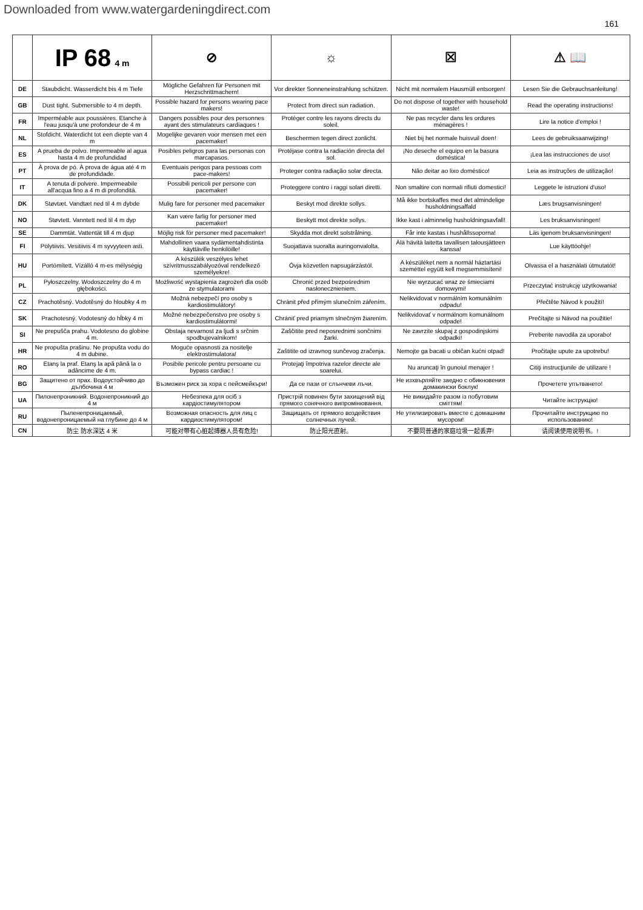Downloaded from www.watergardeningdirect.com
161
| | IP 68 4 m | ⊘ | ☼ | ☒ | ⚠ 📖 |
| --- | --- | --- | --- | --- | --- |
| DE | Staubdicht. Wasserdicht bis 4 m Tiefe | Mögliche Gefahren für Personen mit Herzschrittmachern! | Vor direkter Sonneneinstrahlung schützen. | Nicht mit normalem Hausmüll entsorgen! | Lesen Sie die Gebrauchsanleitung! |
| GB | Dust tight. Submersible to 4 m depth. | Possible hazard for persons wearing pace makers! | Protect from direct sun radiation. | Do not dispose of together with household waste! | Read the operating instructions! |
| FR | Imperméable aux poussières. Etanche à l'eau jusqu'à une profondeur de 4 m | Dangers possibles pour des personnes ayant des stimulateurs cardiaques ! | Protéger contre les rayons directs du soleil. | Ne pas recycler dans les ordures ménagères ! | Lire la notice d'emploi ! |
| NL | Stofdicht. Waterdicht tot een diepte van 4 m | Mogelijke gevaren voor mensen met een pacemaker! | Beschermen tegen direct zonlicht. | Niet bij het normale huisvuil doen! | Lees de gebruiksaanwijzing! |
| ES | A prueba de polvo. Impermeable al agua hasta 4 m de profundidad | Posibles peligros para las personas con marcapasos. | Protéjase contra la radiación directa del sol. | ¡No deseche el equipo en la basura doméstica! | ¡Lea las instrucciones de uso! |
| PT | À prova de pó. À prova de água até 4 m de profundidade. | Eventuais perigos para pessoas com pace-makers! | Proteger contra radiação solar directa. | Não deitar ao lixo doméstico! | Leia as instruções de utilização! |
| IT | A tenuta di polvere. Impermeabile all'acqua fino a 4 m di profondità. | Possibili pericoli per persone con pacemaker! | Proteggere contro i raggi solari diretti. | Non smaltire con normali rifiuti domestici! | Leggete le istruzioni d'uso! |
| DK | Støvtæt. Vandtæt ned til 4 m dybde | Mulig fare for personer med pacemaker | Beskyt mod direkte sollys. | Må ikke bortskaffes med det almindelige husholdningsaffald | Læs brugsanvisningen! |
| NO | Støvtett. Vanntett ned til 4 m dyp | Kan være farlig for personer med pacemaker! | Beskytt mot direkte sollys. | Ikke kast i alminnelig husholdningsavfall! | Les bruksanvisningen! |
| SE | Dammtät. Vattentät till 4 m djup | Möjlig risk för personer med pacemaker! | Skydda mot direkt solstrålning. | Får inte kastas i hushållssoporna! | Läs igenom bruksanvisningen! |
| FI | Pölytiivis. Vesitiivis 4 m syvyyteen asti. | Mahdollinen vaara sydämentahdistinta käyttäville henkilöille! | Suojattava suoralta auringonvalolta. | Älä hävitä laitetta tavallisen talousjätteen kanssa! | Lue käyttöohje! |
| HU | Portömített. Vízálló 4 m-es mélységig | A készülék veszélyes lehet szívritmusszabályozóval rendelkező személyekre! | Óvja közvetlen napsugárzástól. | A készüléket nem a normál háztartási szeméttel együtt kell megsemmisíteni! | Olvassa el a használati útmutatót! |
| PL | Pyłoszczelny. Wodoszczelny do 4 m głębokości. | Możliwość wystąpienia zagrożeń dla osób ze stymulatorami | Chronić przed bezpośrednim nasłonecznieniem. | Nie wyrzucać wraz ze śmieciami domowymi! | Przeczytać instrukcję użytkowania! |
| CZ | Prachotěsný. Vodotěsný do hloubky 4 m | Možná nebezpečí pro osoby s kardiostimulátory! | Chránit před přímým slunečním zářením. | Nelikvidovat v normálním komunálním odpadu! | Přečtěte Návod k použití! |
| SK | Prachotesný. Vodotesný do hĺbky 4 m | Možné nebezpečenstvo pre osoby s kardiostimulátormi! | Chrániť pred priamym slnečným žiarením. | Nelikvidovať v normálnom komunálnom odpade! | Prečítajte si Návod na použitie! |
| SI | Ne prepušča prahu. Vodotesno do globine 4 m. | Obstaja nevarnost za ljudi s srčnim spodbujevalnikom! | Zaščitite pred neposrednimi sončnimi žarki. | Ne zavrzite skupaj z gospodinjskimi odpadki! | Preberite navodila za uporabo! |
| HR | Ne propušta prašinu. Ne propušta vodu do 4 m dubine. | Moguće opasnosti za nositelje elektrostimulatora! | Zaštitite od izravnog sunčevog zračenja. | Nemojte ga bacati u običan kućni otpad! | Pročitajte upute za upotrebu! |
| RO | Etanş la praf. Etanş la apă până la o adâncime de 4 m. | Posibile pericole pentru persoane cu bypass cardiac ! | Protejaţi împotriva razelor directe ale soarelui. | Nu aruncaţi în gunoiul menajer ! | Citiţi instrucţiunile de utilizare ! |
| BG | Защитено от прах. Водоустойчиво до дълбочина 4 м | Възможен риск за хора с пейсмейкъри! | Да се пази от слънчеви лъчи. | Не изхвърляйте заедно с обикновения домакински боклук! | Прочетете упътването! |
| UA | Пилонепроникний. Водонепроникний до 4 м | Небезпека для осіб з кардіостимулятором | Пристрій повинен бути захищений від прямого сонячного випромінювання. | Не викидайте разом із побутовим сміттям! | Читайте інструкцію! |
| RU | Пыленепроницаемый, водонепроницаемый на глубине до 4 м | Возможная опасность для лиц с кардиостимулятором! | Защищать от прямого воздействия солнечных лучей. | Не утилизировать вместе с домашним мусором! | Прочитайте инструкцию по использованию! |
| CN | 防尘 防水深达 4 米 | 可能对带有心脏起搏器人员有危险! | 防止阳光直射。 | 不要同普通的家庭垃圾一起丢弃! | 请阅读使用说明书。! |